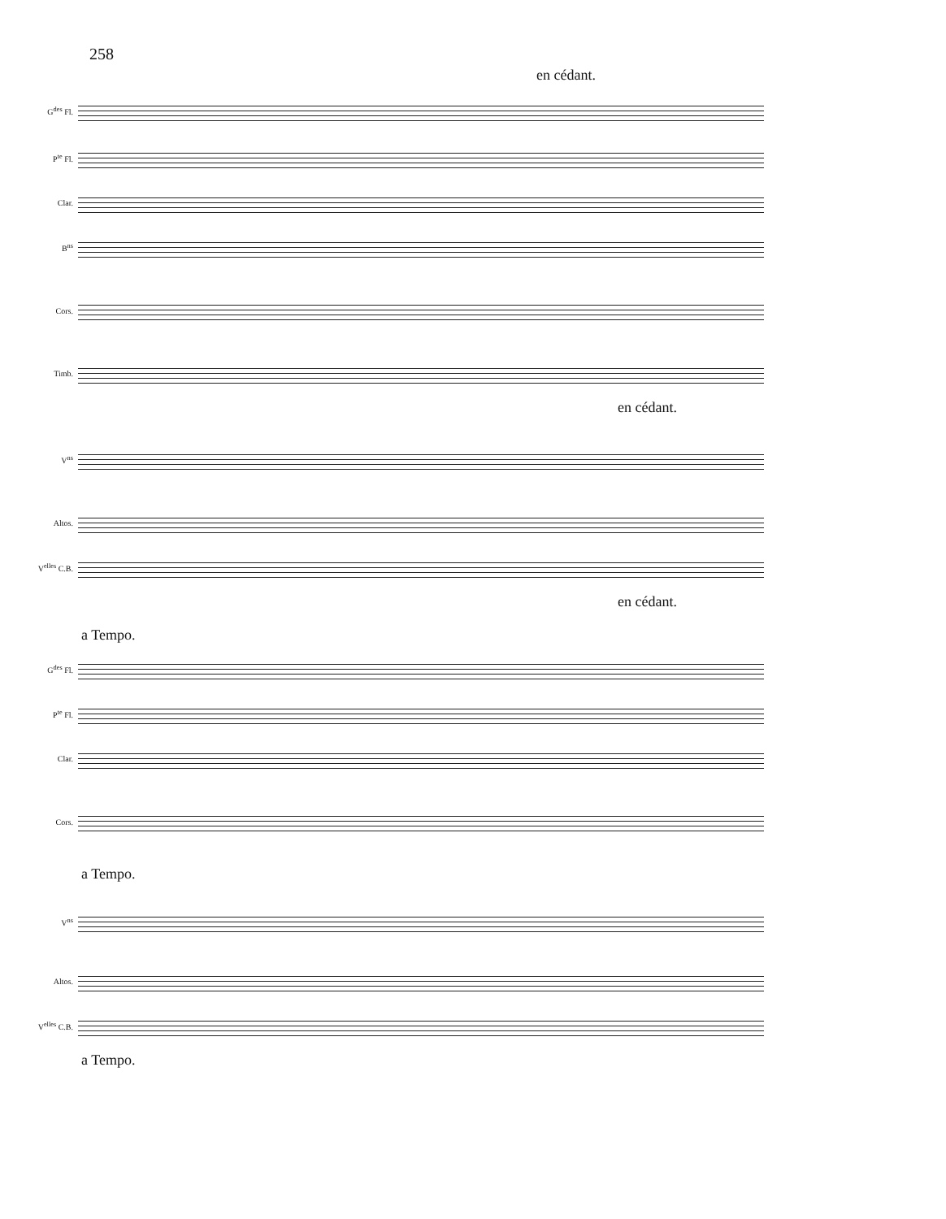258
en cédant.
G<sup>des</sup> Fl.
P<sup>te</sup> Fl.
Clar.
B<sup>ns</sup>
Cors.
Timb.
en cédant.
V<sup>ns</sup>
Altos.
V<sup>elles</sup> C.B.
en cédant.
a Tempo.
G<sup>des</sup> Fl.
P<sup>te</sup> Fl.
Clar.
Cors.
a Tempo.
V<sup>ns</sup>
Altos.
V<sup>elles</sup> C.B.
a Tempo.